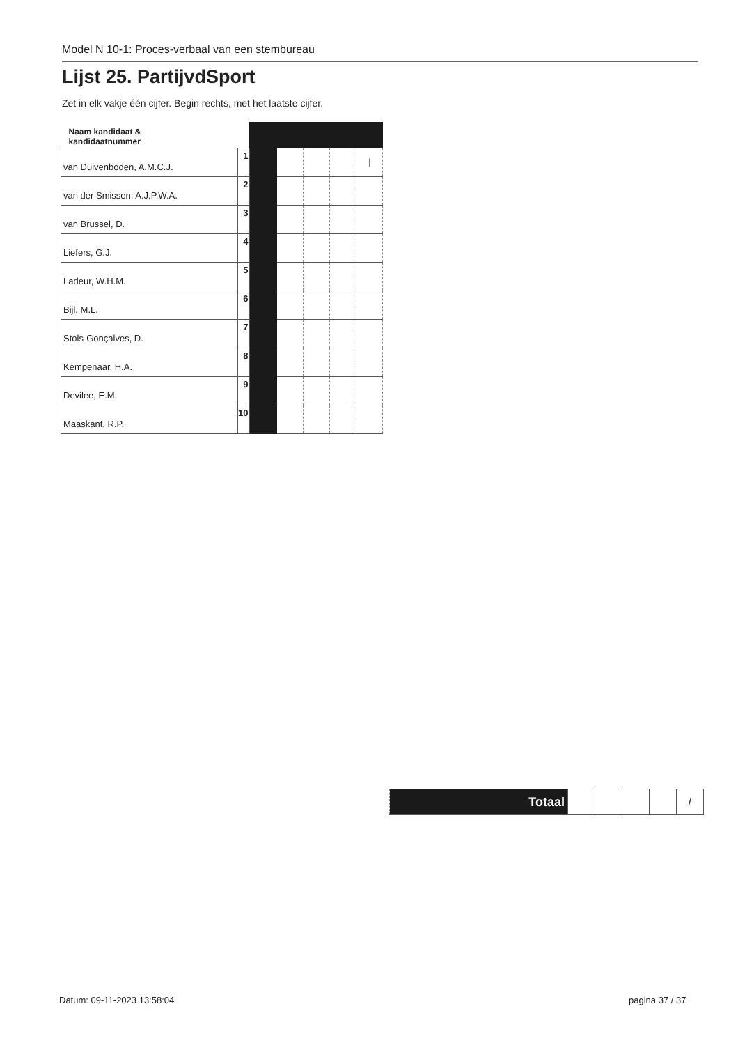Model N 10-1: Proces-verbaal van een stembureau
Lijst 25. PartijvdSport
Zet in elk vakje één cijfer. Begin rechts, met het laatste cijfer.
| Naam kandidaat & kandidaatnummer | | | | | | |
| van Duivenboden, A.M.C.J. | 1 | | | | | / |
| van der Smissen, A.J.P.W.A. | 2 | | | | | |
| van Brussel, D. | 3 | | | | | |
| Liefers, G.J. | 4 | | | | | |
| Ladeur, W.H.M. | 5 | | | | | |
| Bijl, M.L. | 6 | | | | | |
| Stols-Gonçalves, D. | 7 | | | | | |
| Kempenaar, H.A. | 8 | | | | | |
| Devilee, E.M. | 9 | | | | | |
| Maaskant, R.P. | 10 | | | | | |
| Totaal | | | | | / |
Datum: 09-11-2023 13:58:04 pagina 37 / 37